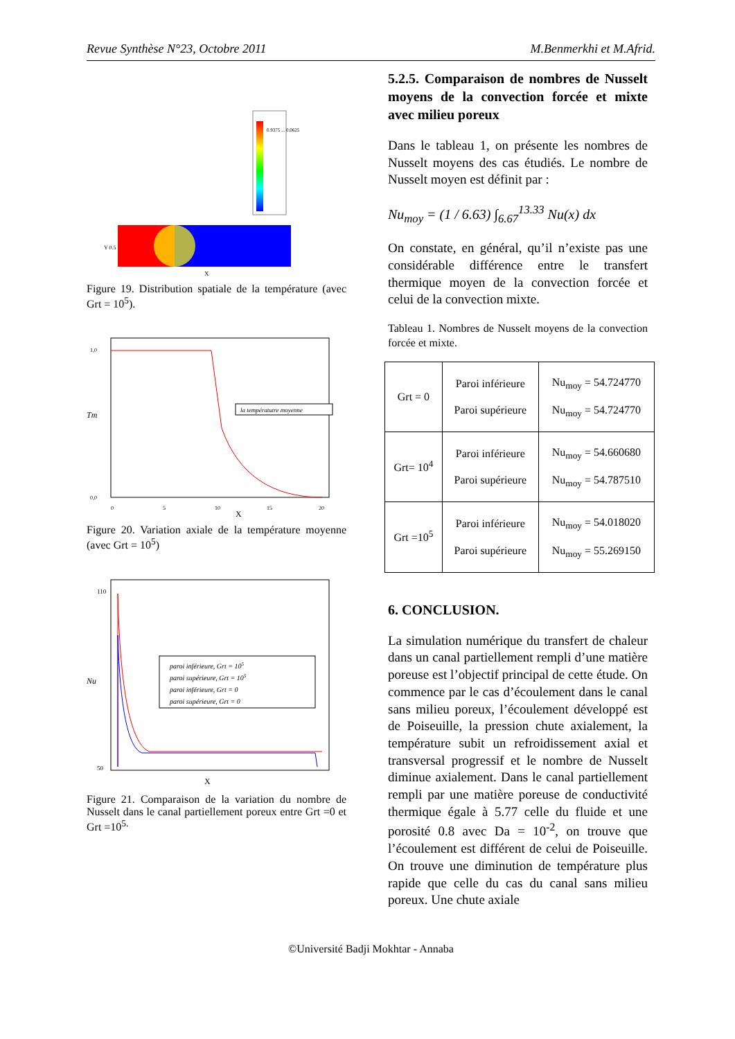Revue Synthèse N°23, Octobre 2011 M.Benmerkhi et M.Afrid.
0.9375 ... 0.0625
Y 0.5
X
Figure 19. Distribution spatiale de la température (avec Grt = 10<sup>5</sup>).
la températutre moyenne
Tm
1,0
0,0
0
5
10
15
20
X
Figure 20. Variation axiale de la température moyenne (avec Grt = 10<sup>5</sup>)
paroi inférieure, Grt = 105
paroi supérieure, Grt = 105
paroi inférieure, Grt = 0
paroi supérieure, Grt = 0
Nu
110
50
X
Figure 21. Comparaison de la variation du nombre de Nusselt dans le canal partiellement poreux entre Grt =0 et Grt =10<sup>5.</sup>
5.2.5. Comparaison de nombres de Nusselt moyens de la convection forcée et mixte avec milieu poreux
Dans le tableau 1, on présente les nombres de Nusselt moyens des cas étudiés. Le nombre de Nusselt moyen est définit par :
Nu<sub>moy</sub> = (1 / 6.63) ∫<sub>6.67</sub><sup>13.33</sup> Nu(x) dx
On constate, en général, qu’il n’existe pas une considérable différence entre le transfert thermique moyen de la convection forcée et celui de la convection mixte.
Tableau 1. Nombres de Nusselt moyens de la convection forcée et mixte.
| Grt = 0 | Paroi inférieure Paroi supérieure | Nu<sub>moy</sub> = 54.724770 Nu<sub>moy</sub> = 54.724770 |
| Grt= 10<sup>4</sup> | Paroi inférieure Paroi supérieure | Nu<sub>moy</sub> = 54.660680 Nu<sub>moy</sub> = 54.787510 |
| Grt =10<sup>5</sup> | Paroi inférieure Paroi supérieure | Nu<sub>moy</sub> = 54.018020 Nu<sub>moy</sub> = 55.269150 |
6. CONCLUSION.
La simulation numérique du transfert de chaleur dans un canal partiellement rempli d’une matière poreuse est l’objectif principal de cette étude. On commence par le cas d’écoulement dans le canal sans milieu poreux, l’écoulement développé est de Poiseuille, la pression chute axialement, la température subit un refroidissement axial et transversal progressif et le nombre de Nusselt diminue axialement. Dans le canal partiellement rempli par une matière poreuse de conductivité thermique égale à 5.77 celle du fluide et une porosité 0.8 avec Da = 10<sup>-2</sup>, on trouve que l’écoulement est différent de celui de Poiseuille. On trouve une diminution de température plus rapide que celle du cas du canal sans milieu poreux. Une chute axiale
©Université Badji Mokhtar - Annaba